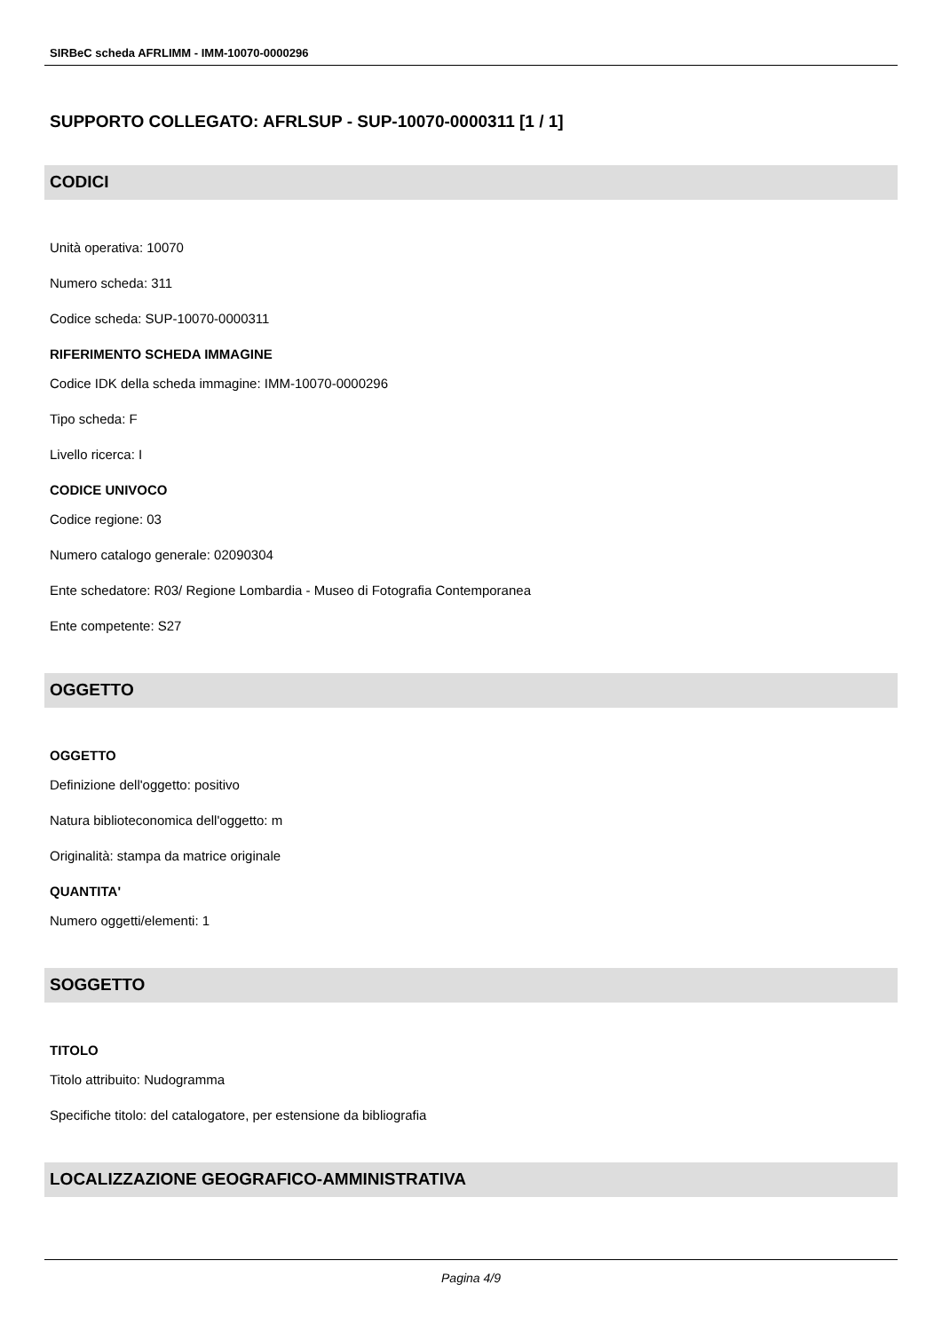SIRBeC scheda AFRLIMM - IMM-10070-0000296
SUPPORTO COLLEGATO: AFRLSUP - SUP-10070-0000311 [1 / 1]
CODICI
Unità operativa: 10070
Numero scheda: 311
Codice scheda: SUP-10070-0000311
RIFERIMENTO SCHEDA IMMAGINE
Codice IDK della scheda immagine: IMM-10070-0000296
Tipo scheda: F
Livello ricerca: I
CODICE UNIVOCO
Codice regione: 03
Numero catalogo generale: 02090304
Ente schedatore: R03/ Regione Lombardia - Museo di Fotografia Contemporanea
Ente competente: S27
OGGETTO
OGGETTO
Definizione dell'oggetto: positivo
Natura biblioteconomica dell'oggetto: m
Originalità: stampa da matrice originale
QUANTITA'
Numero oggetti/elementi: 1
SOGGETTO
TITOLO
Titolo attribuito: Nudogramma
Specifiche titolo: del catalogatore, per estensione da bibliografia
LOCALIZZAZIONE GEOGRAFICO-AMMINISTRATIVA
Pagina 4/9